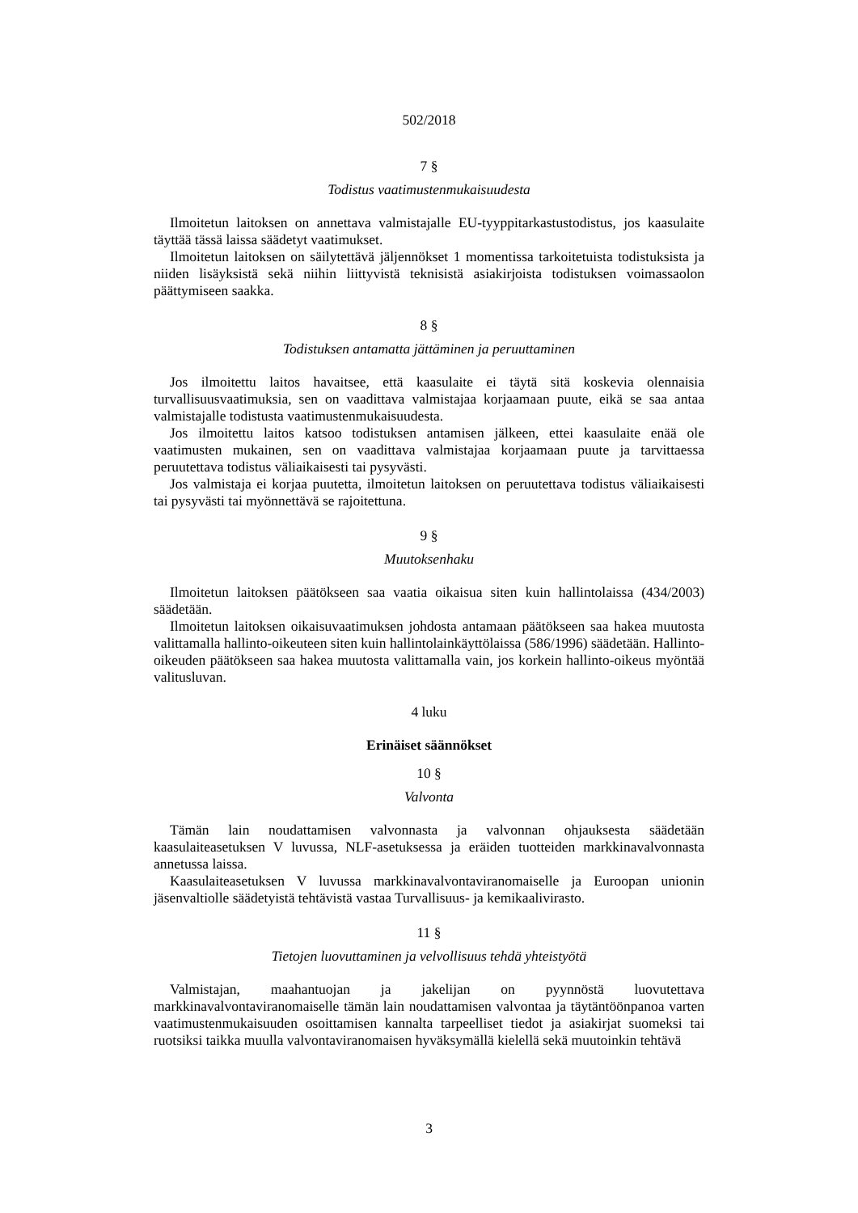502/2018
7 §
Todistus vaatimustenmukaisuudesta
Ilmoitetun laitoksen on annettava valmistajalle EU-tyyppitarkastustodistus, jos kaasulaite täyttää tässä laissa säädetyt vaatimukset.
Ilmoitetun laitoksen on säilytettävä jäljennökset 1 momentissa tarkoitetuista todistuksista ja niiden lisäyksistä sekä niihin liittyvistä teknisistä asiakirjoista todistuksen voimassaolon päättymiseen saakka.
8 §
Todistuksen antamatta jättäminen ja peruuttaminen
Jos ilmoitettu laitos havaitsee, että kaasulaite ei täytä sitä koskevia olennaisia turvallisuusvaatimuksia, sen on vaadittava valmistajaa korjaamaan puute, eikä se saa antaa valmistajalle todistusta vaatimustenmukaisuudesta.
Jos ilmoitettu laitos katsoo todistuksen antamisen jälkeen, ettei kaasulaite enää ole vaatimusten mukainen, sen on vaadittava valmistajaa korjaamaan puute ja tarvittaessa peruutettava todistus väliaikaisesti tai pysyvästi.
Jos valmistaja ei korjaa puutetta, ilmoitetun laitoksen on peruutettava todistus väliaikaisesti tai pysyvästi tai myönnettävä se rajoitettuna.
9 §
Muutoksenhaku
Ilmoitetun laitoksen päätökseen saa vaatia oikaisua siten kuin hallintolaissa (434/2003) säädetään.
Ilmoitetun laitoksen oikaisuvaatimuksen johdosta antamaan päätökseen saa hakea muutosta valittamalla hallinto-oikeuteen siten kuin hallintolainkäyttölaissa (586/1996) säädetään. Hallinto-oikeuden päätökseen saa hakea muutosta valittamalla vain, jos korkein hallinto-oikeus myöntää valitusluvan.
4 luku
Erinäiset säännökset
10 §
Valvonta
Tämän lain noudattamisen valvonnasta ja valvonnan ohjauksesta säädetään kaasulaiteasetuksen V luvussa, NLF-asetuksessa ja eräiden tuotteiden markkinavalvonnasta annetussa laissa.
Kaasulaiteasetuksen V luvussa markkinavalvontaviranomaiselle ja Euroopan unionin jäsenvaltiolle säädetyistä tehtävistä vastaa Turvallisuus- ja kemikaalivirasto.
11 §
Tietojen luovuttaminen ja velvollisuus tehdä yhteistyötä
Valmistajan, maahantuojan ja jakelijan on pyynnöstä luovutettava markkinavalvontaviranomaiselle tämän lain noudattamisen valvontaa ja täytäntöönpanoa varten vaatimustenmukaisuuden osoittamisen kannalta tarpeelliset tiedot ja asiakirjat suomeksi tai ruotsiksi taikka muulla valvontaviranomaisen hyväksymällä kielellä sekä muutoinkin tehtävä
3